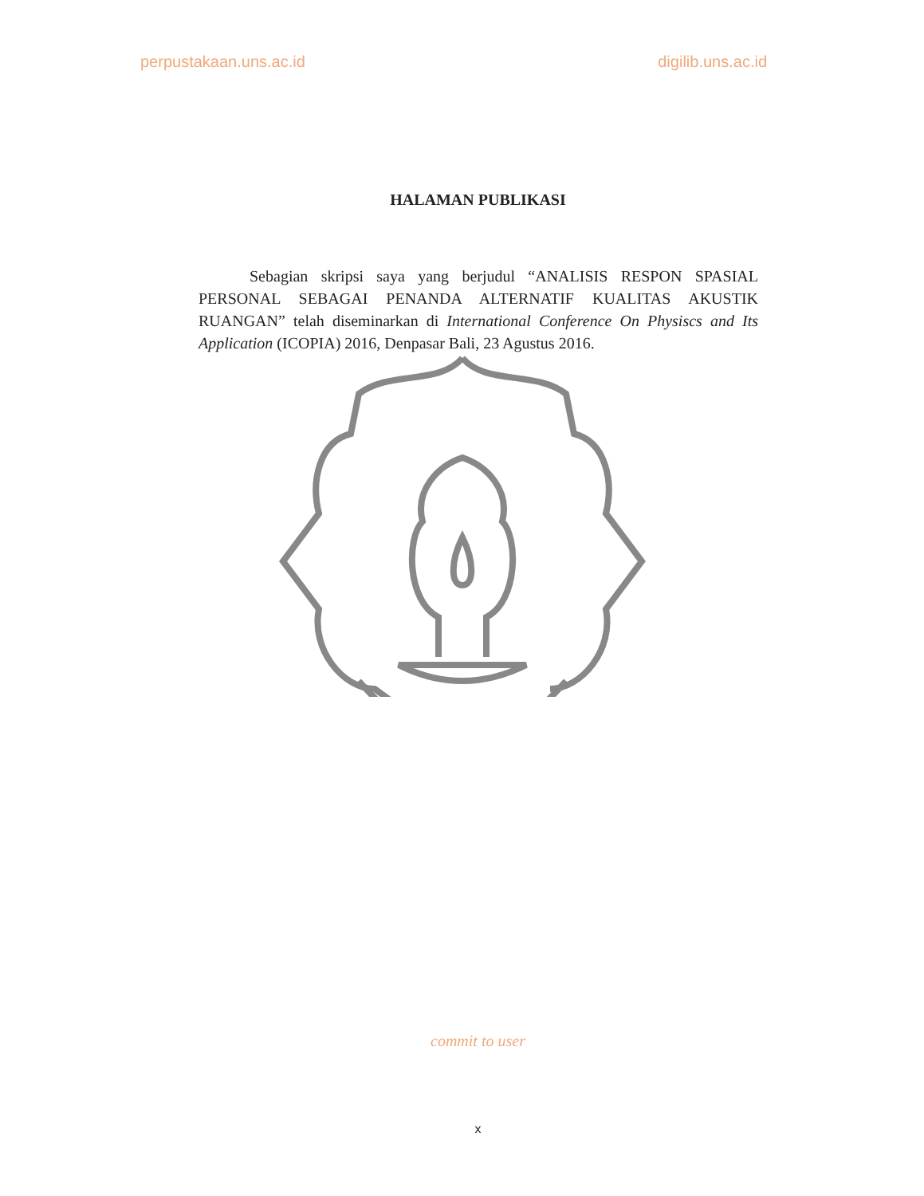perpustakaan.uns.ac.id digilib.uns.ac.id
HALAMAN PUBLIKASI
Sebagian skripsi saya yang berjudul “ANALISIS RESPON SPASIAL PERSONAL SEBAGAI PENANDA ALTERNATIF KUALITAS AKUSTIK RUANGAN” telah diseminarkan di International Conference On Physiscs and Its Application (ICOPIA) 2016, Denpasar Bali, 23 Agustus 2016.
commit to user
x